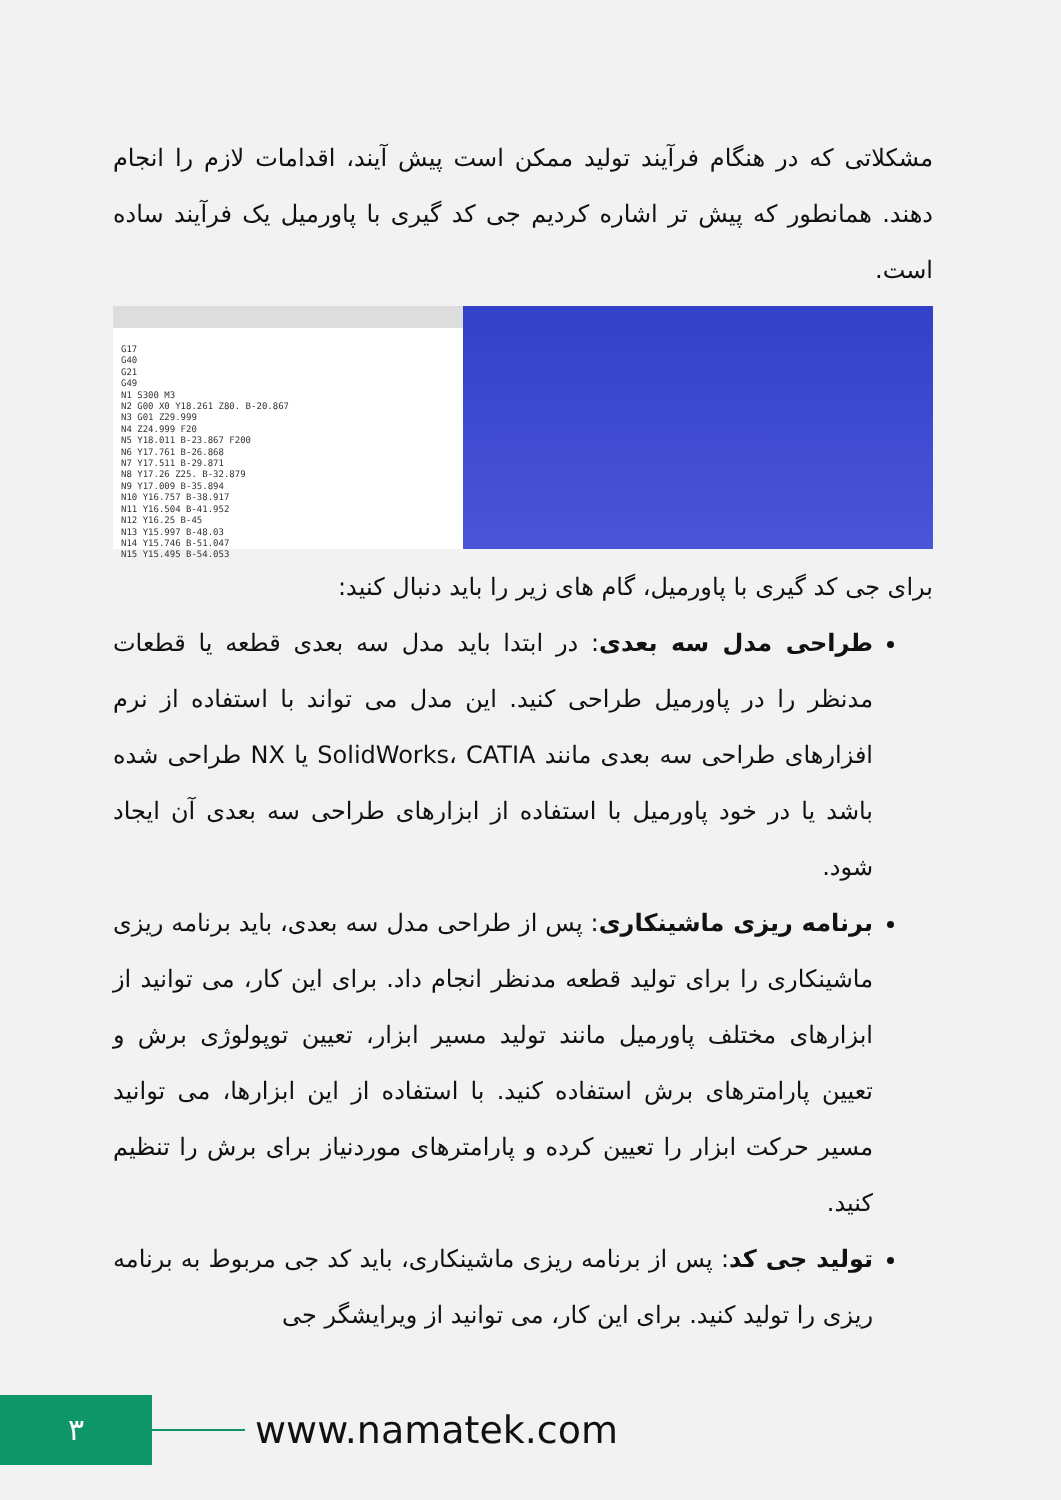مشکلاتی که در هنگام فرآیند تولید ممکن است پیش آیند، اقدامات لازم را انجام دهند. همانطور که پیش تر اشاره کردیم جی کد گیری با پاورمیل یک فرآیند ساده است.
G17
G40
G21
G49
N1 S300 M3
N2 G00 X0 Y18.261 Z80. B-20.867
N3 G01 Z29.999
N4 Z24.999 F20
N5 Y18.011 B-23.867 F200
N6 Y17.761 B-26.868
N7 Y17.511 B-29.871
N8 Y17.26 Z25. B-32.879
N9 Y17.009 B-35.894
N10 Y16.757 B-38.917
N11 Y16.504 B-41.952
N12 Y16.25 B-45
N13 Y15.997 B-48.03
N14 Y15.746 B-51.047
N15 Y15.495 B-54.053
برای جی کد گیری با پاورمیل، گام های زیر را باید دنبال کنید:
طراحی مدل سه بعدی: در ابتدا باید مدل سه بعدی قطعه یا قطعات مدنظر را در پاورمیل طراحی کنید. این مدل می تواند با استفاده از نرم افزارهای طراحی سه بعدی مانند SolidWorks، CATIA یا NX طراحی شده باشد یا در خود پاورمیل با استفاده از ابزارهای طراحی سه بعدی آن ایجاد شود.
برنامه ریزی ماشینکاری: پس از طراحی مدل سه بعدی، باید برنامه ریزی ماشینکاری را برای تولید قطعه مدنظر انجام داد. برای این کار، می توانید از ابزارهای مختلف پاورمیل مانند تولید مسیر ابزار، تعیین توپولوژی برش و تعیین پارامترهای برش استفاده کنید. با استفاده از این ابزارها، می توانید مسیر حرکت ابزار را تعیین کرده و پارامترهای موردنیاز برای برش را تنظیم کنید.
تولید جی کد: پس از برنامه ریزی ماشینکاری، باید کد جی مربوط به برنامه ریزی را تولید کنید. برای این کار، می توانید از ویرایشگر جی
٣ www.namatek.com